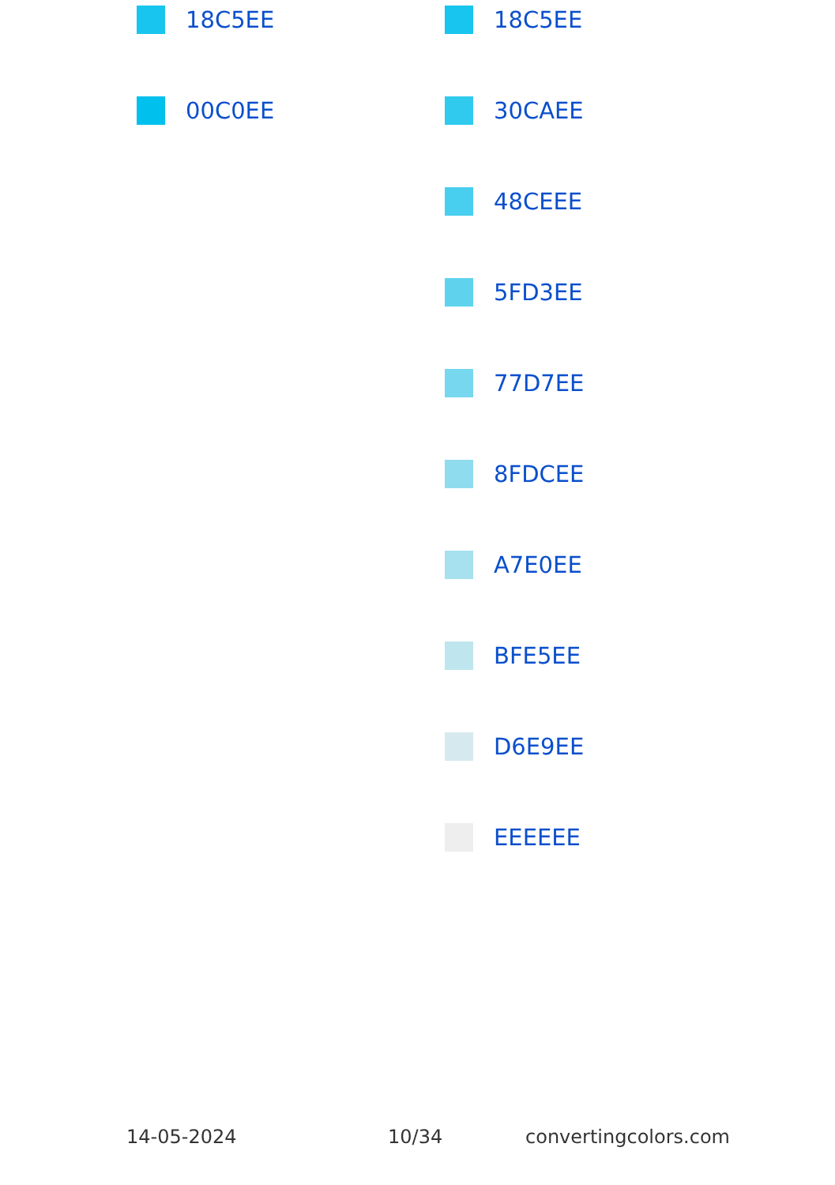18C5EE
00C0EE
18C5EE
30CAEE
48CEEE
5FD3EE
77D7EE
8FDCEE
A7E0EE
BFE5EE
D6E9EE
EEEEEE
14-05-2024 10/34 convertingcolors.com